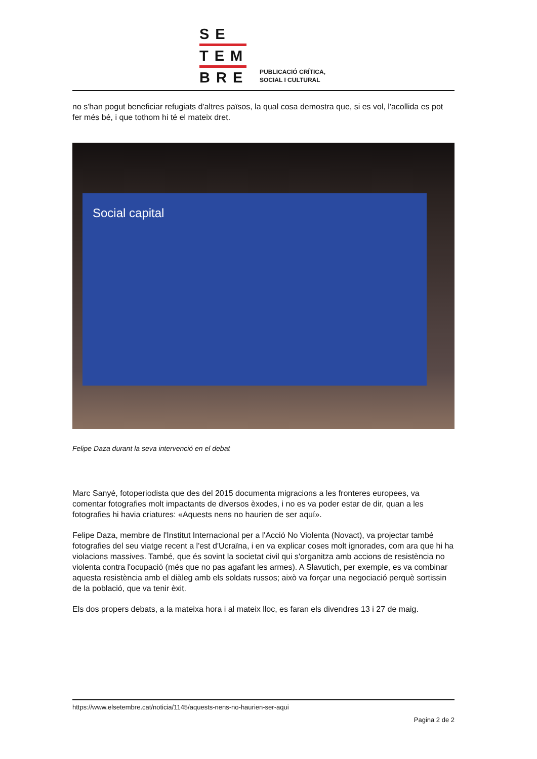SE
TEM
BRE
PUBLICACIÓ CRÍTICA,
SOCIAL I CULTURAL
no s'han pogut beneficiar refugiats d'altres països, la qual cosa demostra que, si es vol, l'acollida es pot fer més bé, i que tothom hi té el mateix dret.
Social capital
Felipe Daza durant la seva intervenció en el debat
Marc Sanyé, fotoperiodista que des del 2015 documenta migracions a les fronteres europees, va comentar fotografies molt impactants de diversos èxodes, i no es va poder estar de dir, quan a les fotografies hi havia criatures: «Aquests nens no haurien de ser aquí».
Felipe Daza, membre de l'Institut Internacional per a l'Acció No Violenta (Novact), va projectar també fotografies del seu viatge recent a l'est d'Ucraïna, i en va explicar coses molt ignorades, com ara que hi ha violacions massives. També, que és sovint la societat civil qui s'organitza amb accions de resistència no violenta contra l'ocupació (més que no pas agafant les armes). A Slavutich, per exemple, es va combinar aquesta resistència amb el diàleg amb els soldats russos; això va forçar una negociació perquè sortissin de la població, que va tenir èxit.
Els dos propers debats, a la mateixa hora i al mateix lloc, es faran els divendres 13 i 27 de maig.
https://www.elsetembre.cat/noticia/1145/aquests-nens-no-haurien-ser-aqui
Pagina 2 de 2